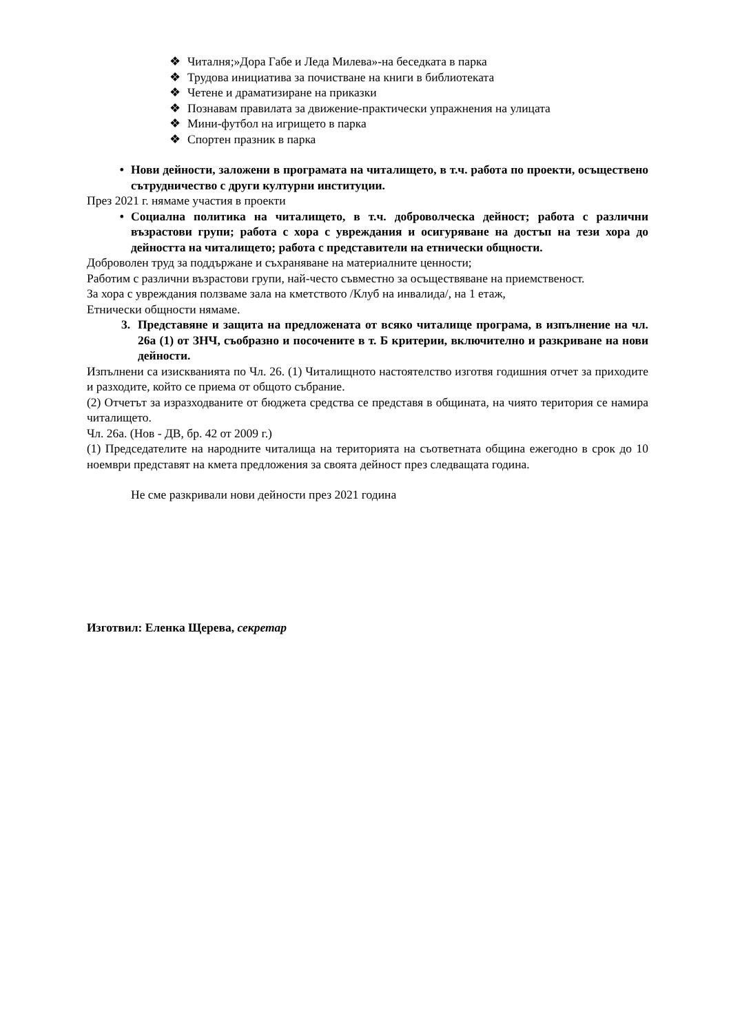❖ Читалня;»Дора Габе и Леда Милева»-на беседката в парка
❖ Трудова инициатива за почистване на книги в библиотеката
❖ Четене и драматизиране на приказки
❖ Познавам правилата за движение-практически упражнения на улицата
❖ Мини-футбол на игрището в парка
❖ Спортен празник в парка
• Нови дейности, заложени в програмата на читалището, в т.ч. работа по проекти, осъществено сътрудничество с други културни институции.
През 2021 г. нямаме участия в проекти
• Социална политика на читалището, в т.ч. доброволческа дейност; работа с различни възрастови групи; работа с хора с увреждания и осигуряване на достъп на тези хора до дейността на читалището; работа с представители на етнически общности.
Доброволен труд за поддържане и съхраняване на материалните ценности;
Работим с различни възрастови групи, най-често съвместно за осъществяване на приемственост.
За хора с увреждания ползваме зала на кметството /Клуб на инвалида/, на 1 етаж,
Етнически общности нямаме.
3. Представяне и защита на предложената от всяко читалище програма, в изпълнение на чл. 26а (1) от ЗНЧ, съобразно и посочените в т. Б критерии, включително и разкриване на нови дейности.
Изпълнени са изискванията по Чл. 26. (1) Читалищното настоятелство изготвя годишния отчет за приходите и разходите, който се приема от общото събрание.
(2) Отчетът за изразходваните от бюджета средства се представя в общината, на чиято територия се намира читалището.
Чл. 26а. (Нов - ДВ, бр. 42 от 2009 г.)
(1) Председателите на народните читалища на територията на съответната община ежегодно в срок до 10 ноември представят на кмета предложения за своята дейност през следващата година.
Не сме разкривали нови дейности през 2021 година
Изготвил: Еленка Щерева, секретар